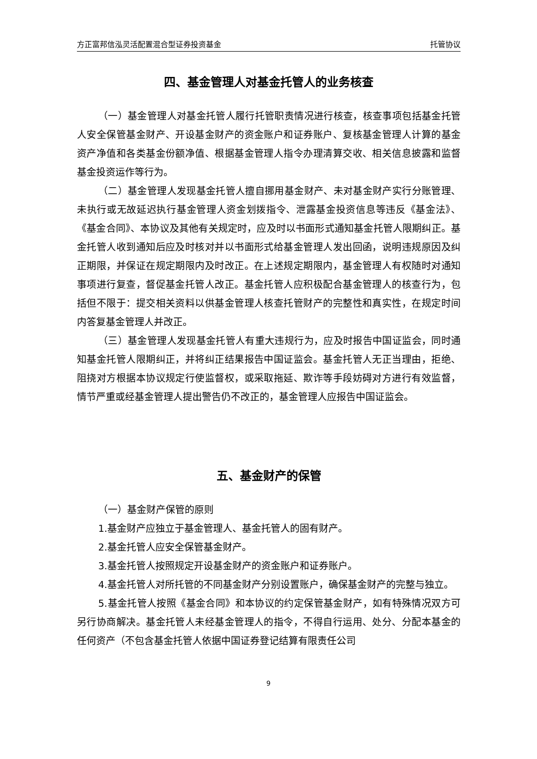方正富邦信泓灵活配置混合型证券投资基金 托管协议
四、基金管理人对基金托管人的业务核查
（一）基金管理人对基金托管人履行托管职责情况进行核查，核查事项包括基金托管人安全保管基金财产、开设基金财产的资金账户和证券账户、复核基金管理人计算的基金资产净值和各类基金份额净值、根据基金管理人指令办理清算交收、相关信息披露和监督基金投资运作等行为。
（二）基金管理人发现基金托管人擅自挪用基金财产、未对基金财产实行分账管理、未执行或无故延迟执行基金管理人资金划拨指令、泄露基金投资信息等违反《基金法》、《基金合同》、本协议及其他有关规定时，应及时以书面形式通知基金托管人限期纠正。基金托管人收到通知后应及时核对并以书面形式给基金管理人发出回函，说明违规原因及纠正期限，并保证在规定期限内及时改正。在上述规定期限内，基金管理人有权随时对通知事项进行复查，督促基金托管人改正。基金托管人应积极配合基金管理人的核查行为，包括但不限于：提交相关资料以供基金管理人核查托管财产的完整性和真实性，在规定时间内答复基金管理人并改正。
（三）基金管理人发现基金托管人有重大违规行为，应及时报告中国证监会，同时通知基金托管人限期纠正，并将纠正结果报告中国证监会。基金托管人无正当理由，拒绝、阻挠对方根据本协议规定行使监督权，或采取拖延、欺诈等手段妨碍对方进行有效监督，情节严重或经基金管理人提出警告仍不改正的，基金管理人应报告中国证监会。
五、基金财产的保管
（一）基金财产保管的原则
1.基金财产应独立于基金管理人、基金托管人的固有财产。
2.基金托管人应安全保管基金财产。
3.基金托管人按照规定开设基金财产的资金账户和证券账户。
4.基金托管人对所托管的不同基金财产分别设置账户，确保基金财产的完整与独立。
5.基金托管人按照《基金合同》和本协议的约定保管基金财产，如有特殊情况双方可另行协商解决。基金托管人未经基金管理人的指令，不得自行运用、处分、分配本基金的任何资产（不包含基金托管人依据中国证券登记结算有限责任公司
9